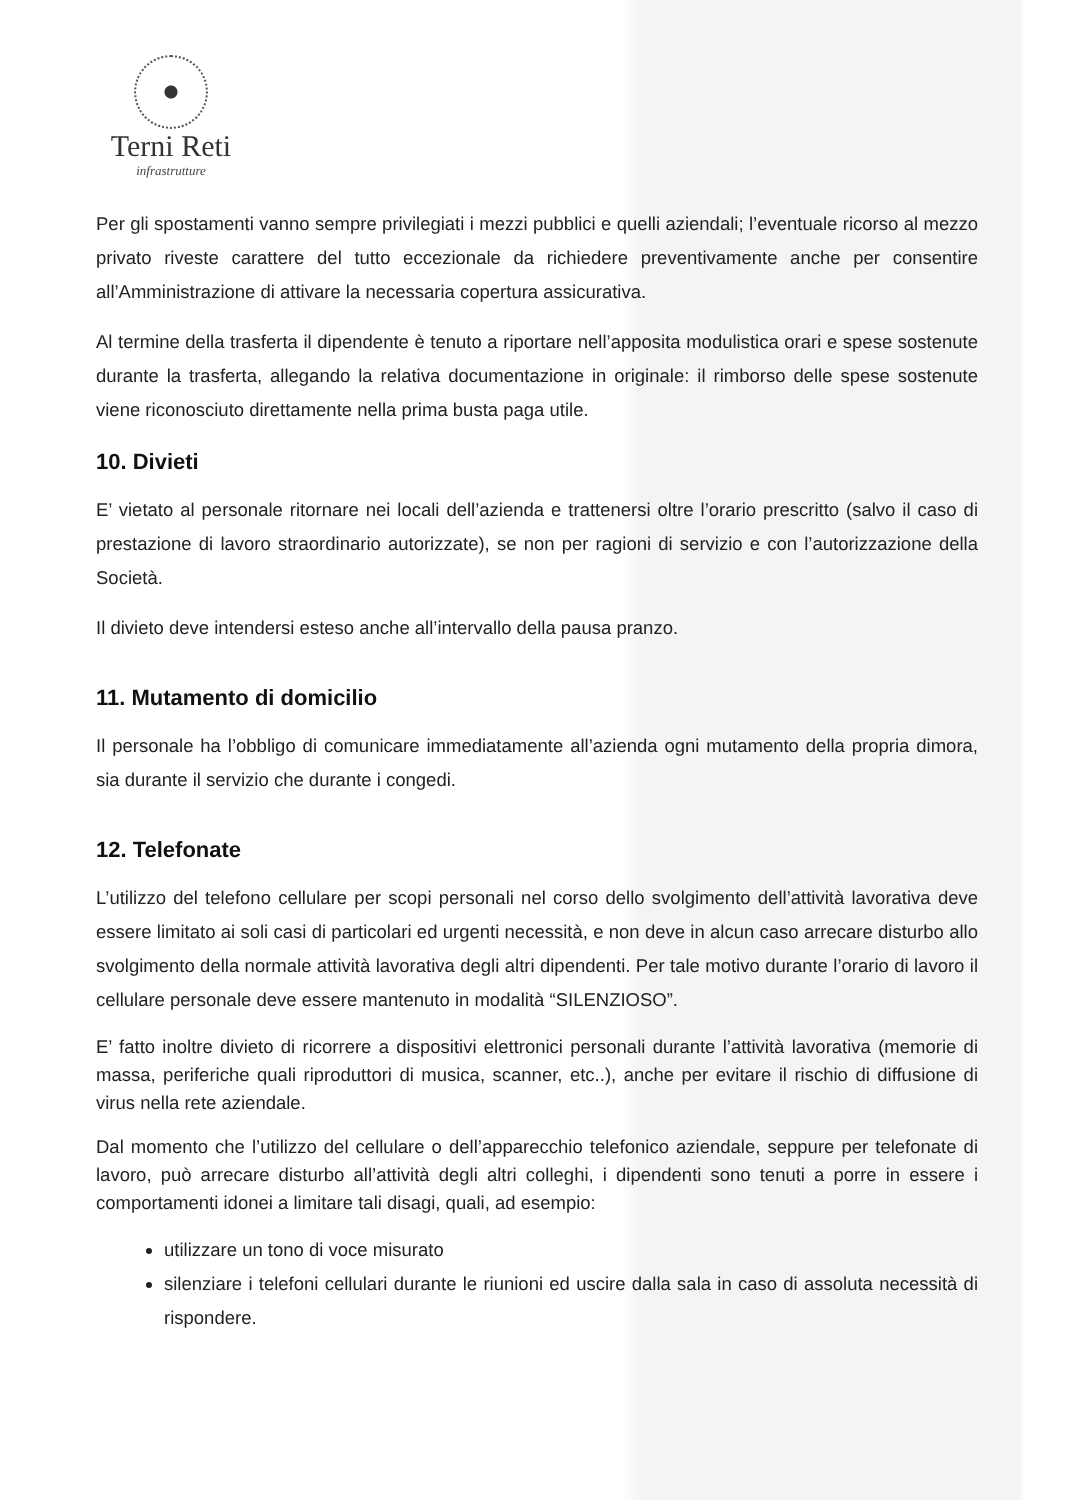Terni Reti
infrastrutture
Per gli spostamenti vanno sempre privilegiati i mezzi pubblici e quelli aziendali; l’eventuale ricorso al mezzo privato riveste carattere del tutto eccezionale da richiedere preventivamente anche per consentire all’Amministrazione di attivare la necessaria copertura assicurativa.
Al termine della trasferta il dipendente è tenuto a riportare nell’apposita modulistica orari e spese sostenute durante la trasferta, allegando la relativa documentazione in originale: il rimborso delle spese sostenute viene riconosciuto direttamente nella prima busta paga utile.
10. Divieti
E’ vietato al personale ritornare nei locali dell’azienda e trattenersi oltre l’orario prescritto (salvo il caso di prestazione di lavoro straordinario autorizzate), se non per ragioni di servizio e con l’autorizzazione della Società.
Il divieto deve intendersi esteso anche all’intervallo della pausa pranzo.
11. Mutamento di domicilio
Il personale ha l’obbligo di comunicare immediatamente all’azienda ogni mutamento della propria dimora, sia durante il servizio che durante i congedi.
12. Telefonate
L’utilizzo del telefono cellulare per scopi personali nel corso dello svolgimento dell’attività lavorativa deve essere limitato ai soli casi di particolari ed urgenti necessità, e non deve in alcun caso arrecare disturbo allo svolgimento della normale attività lavorativa degli altri dipendenti. Per tale motivo durante l’orario di lavoro il cellulare personale deve essere mantenuto in modalità “SILENZIOSO”.
E’ fatto inoltre divieto di ricorrere a dispositivi elettronici personali durante l’attività lavorativa (memorie di massa, periferiche quali riproduttori di musica, scanner, etc..), anche per evitare il rischio di diffusione di virus nella rete aziendale.
Dal momento che l’utilizzo del cellulare o dell’apparecchio telefonico aziendale, seppure per telefonate di lavoro, può arrecare disturbo all’attività degli altri colleghi, i dipendenti sono tenuti a porre in essere i comportamenti idonei a limitare tali disagi, quali, ad esempio:
utilizzare un tono di voce misurato
silenziare i telefoni cellulari durante le riunioni ed uscire dalla sala in caso di assoluta necessità di rispondere.